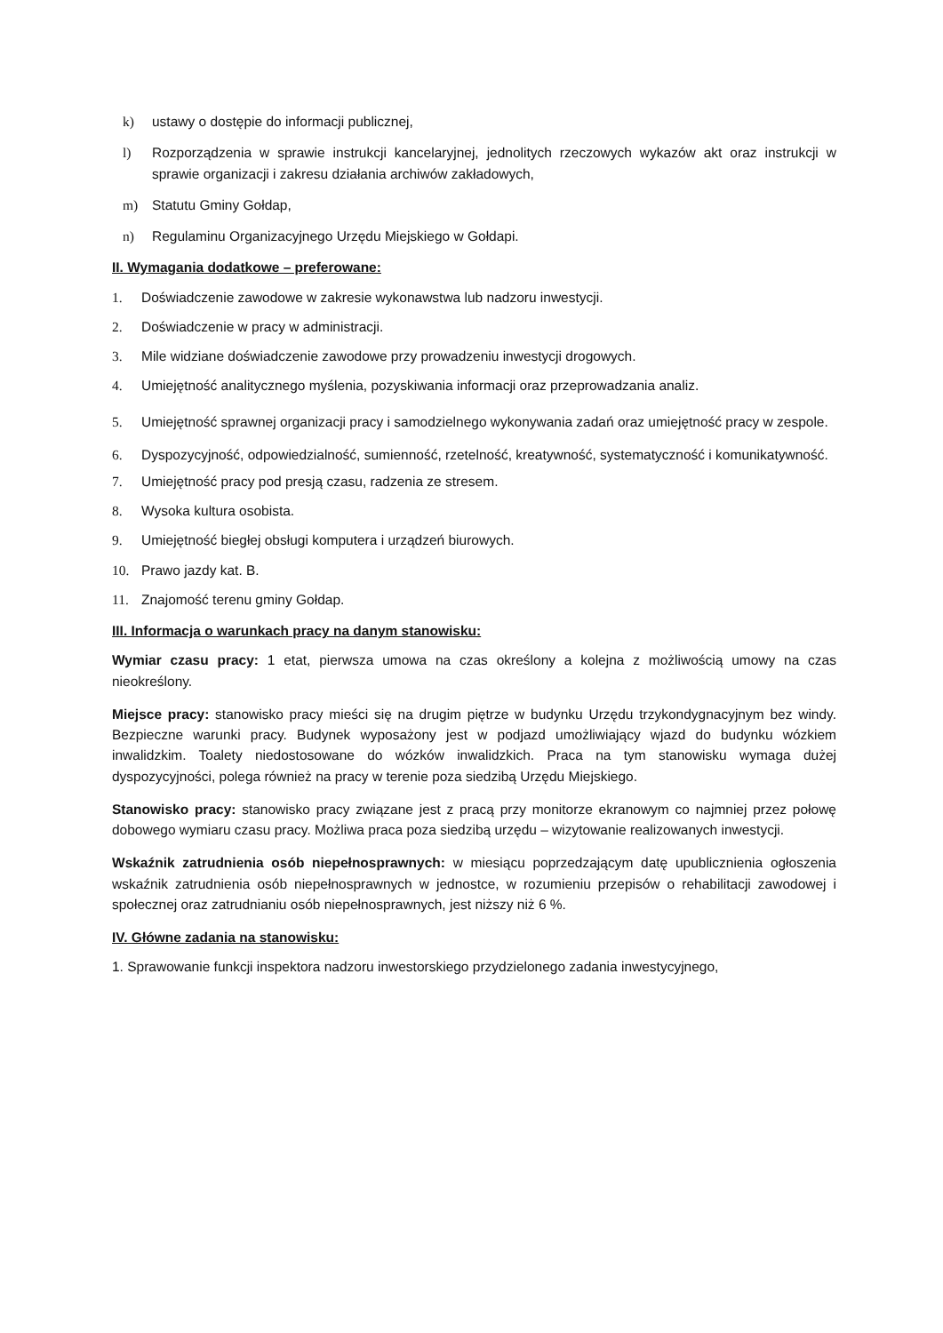k) ustawy o dostępie do informacji publicznej,
l) Rozporządzenia w sprawie instrukcji kancelaryjnej, jednolitych rzeczowych wykazów akt oraz instrukcji w sprawie organizacji i zakresu działania archiwów zakładowych,
m) Statutu Gminy Gołdap,
n) Regulaminu Organizacyjnego Urzędu Miejskiego w Gołdapi.
II. Wymagania dodatkowe – preferowane:
1. Doświadczenie zawodowe w zakresie wykonawstwa lub nadzoru inwestycji.
2. Doświadczenie w pracy w administracji.
3. Mile widziane doświadczenie zawodowe przy prowadzeniu inwestycji drogowych.
4. Umiejętność analitycznego myślenia, pozyskiwania informacji oraz przeprowadzania analiz.
5. Umiejętność sprawnej organizacji pracy i samodzielnego wykonywania zadań oraz umiejętność pracy w zespole.
6. Dyspozycyjność, odpowiedzialność, sumienność, rzetelność, kreatywność, systematyczność i komunikatywność.
7. Umiejętność pracy pod presją czasu, radzenia ze stresem.
8. Wysoka kultura osobista.
9. Umiejętność biegłej obsługi komputera i urządzeń biurowych.
10. Prawo jazdy kat. B.
11. Znajomość terenu gminy Gołdap.
III. Informacja o warunkach pracy na danym stanowisku:
Wymiar czasu pracy: 1 etat, pierwsza umowa na czas określony a kolejna z możliwością umowy na czas nieokreślony.
Miejsce pracy: stanowisko pracy mieści się na drugim piętrze w budynku Urzędu trzykondygnacyjnym bez windy. Bezpieczne warunki pracy. Budynek wyposażony jest w podjazd umożliwiający wjazd do budynku wózkiem inwalidzkim. Toalety niedostosowane do wózków inwalidzkich. Praca na tym stanowisku wymaga dużej dyspozycyjności, polega również na pracy w terenie poza siedzibą Urzędu Miejskiego.
Stanowisko pracy: stanowisko pracy związane jest z pracą przy monitorze ekranowym co najmniej przez połowę dobowego wymiaru czasu pracy. Możliwa praca poza siedzibą urzędu – wizytowanie realizowanych inwestycji.
Wskaźnik zatrudnienia osób niepełnosprawnych: w miesiącu poprzedzającym datę upublicznienia ogłoszenia wskaźnik zatrudnienia osób niepełnosprawnych w jednostce, w rozumieniu przepisów o rehabilitacji zawodowej i społecznej oraz zatrudnianiu osób niepełnosprawnych, jest niższy niż 6 %.
IV. Główne zadania na stanowisku:
1. Sprawowanie funkcji inspektora nadzoru inwestorskiego przydzielonego zadania inwestycyjnego,